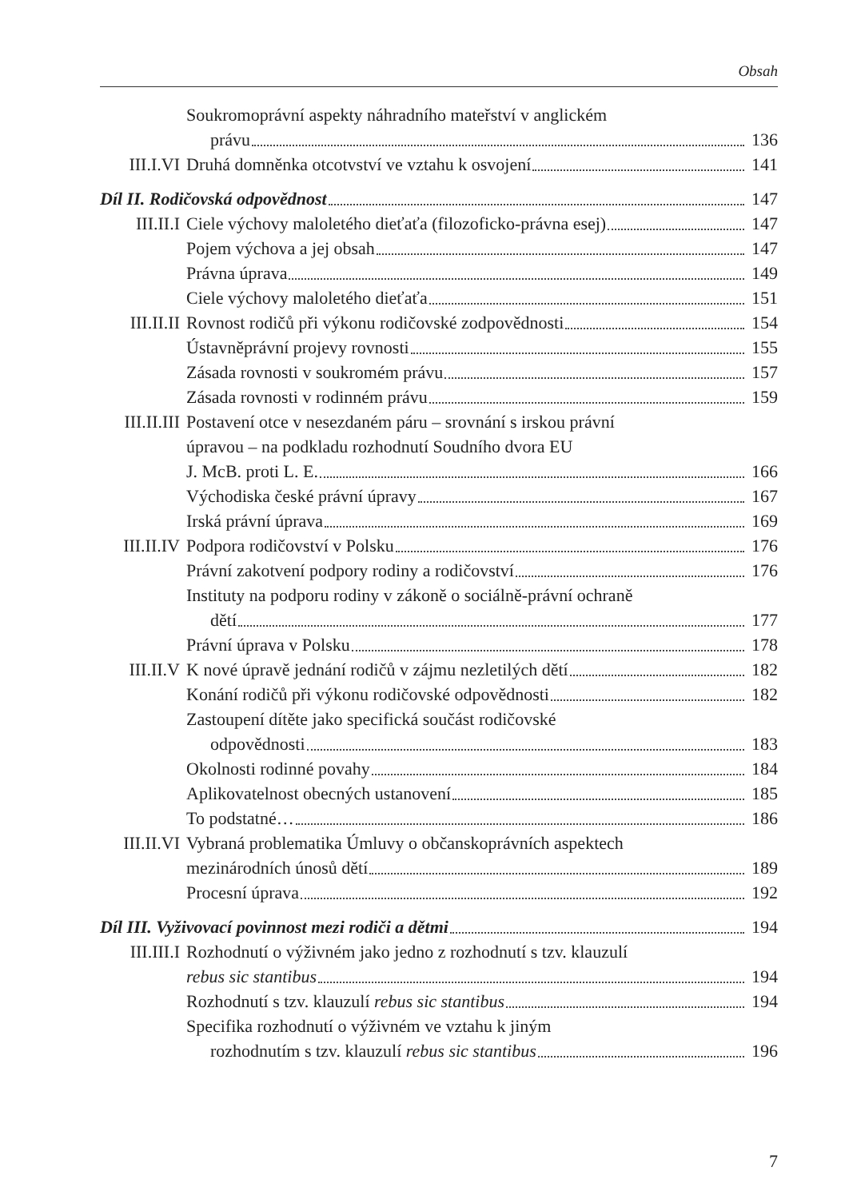Obsah
Soukromoprávní aspekty náhradního mateřství v anglickém
právu 136
III.I.VI Druhá domněnka otcotvství ve vztahu k osvojení 141
Díl II. Rodičovská odpovědnost 147
III.II.I Ciele výchovy maloletého dieťaťa (filozoficko-právna esej) 147
Pojem výchova a jej obsah 147
Právna úprava 149
Ciele výchovy maloletého dieťaťa 151
III.II.II Rovnost rodičů při výkonu rodičovské zodpovědnosti 154
Ústavněprávní projevy rovnosti 155
Zásada rovnosti v soukromém právu 157
Zásada rovnosti v rodinném právu 159
III.II.III Postavení otce v nesezdaném páru – srovnání s irskou právní
úpravou – na podkladu rozhodnutí Soudního dvora EU
J. McB. proti L. E. 166
Východiska české právní úpravy 167
Irská právní úprava 169
III.II.IV Podpora rodičovství v Polsku 176
Právní zakotvení podpory rodiny a rodičovství 176
Instituty na podporu rodiny v zákoně o sociálně-právní ochraně
dětí 177
Právní úprava v Polsku 178
III.II.V K nové úpravě jednání rodičů v zájmu nezletilých dětí 182
Konání rodičů při výkonu rodičovské odpovědnosti 182
Zastoupení dítěte jako specifická součást rodičovské
odpovědnosti 183
Okolnosti rodinné povahy 184
Aplikovatelnost obecných ustanovení 185
To podstatné… 186
III.II.VI Vybraná problematika Úmluvy o občanskoprávních aspektech
mezinárodních únosů dětí 189
Procesní úprava 192
Díl III. Vyživovací povinnost mezi rodiči a dětmi 194
III.III.I Rozhodnutí o výživném jako jedno z rozhodnutí s tzv. klauzulí
rebus sic stantibus 194
Rozhodnutí s tzv. klauzulí rebus sic stantibus 194
Specifika rozhodnutí o výživném ve vztahu k jiným
rozhodnutím s tzv. klauzulí rebus sic stantibus 196
7